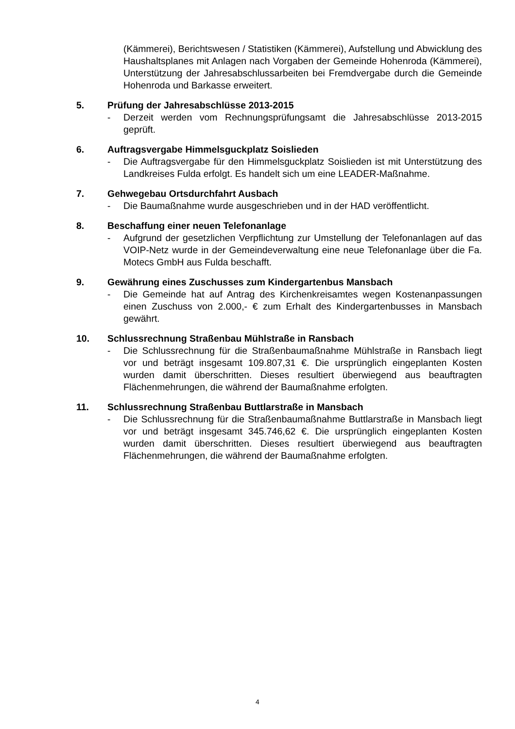(Kämmerei), Berichtswesen / Statistiken (Kämmerei), Aufstellung und Abwicklung des Haushaltsplanes mit Anlagen nach Vorgaben der Gemeinde Hohenroda (Kämmerei), Unterstützung der Jahresabschlussarbeiten bei Fremdvergabe durch die Gemeinde Hohenroda und Barkasse erweitert.
5. Prüfung der Jahresabschlüsse 2013-2015
- Derzeit werden vom Rechnungsprüfungsamt die Jahresabschlüsse 2013-2015 geprüft.
6. Auftragsvergabe Himmelsguckplatz Soislieden
- Die Auftragsvergabe für den Himmelsguckplatz Soislieden ist mit Unterstützung des Landkreises Fulda erfolgt. Es handelt sich um eine LEADER-Maßnahme.
7. Gehwegebau Ortsdurchfahrt Ausbach
- Die Baumaßnahme wurde ausgeschrieben und in der HAD veröffentlicht.
8. Beschaffung einer neuen Telefonanlage
- Aufgrund der gesetzlichen Verpflichtung zur Umstellung der Telefonanlagen auf das VOIP-Netz wurde in der Gemeindeverwaltung eine neue Telefonanlage über die Fa. Motecs GmbH aus Fulda beschafft.
9. Gewährung eines Zuschusses zum Kindergartenbus Mansbach
- Die Gemeinde hat auf Antrag des Kirchenkreisamtes wegen Kostenanpassungen einen Zuschuss von 2.000,- € zum Erhalt des Kindergartenbusses in Mansbach gewährt.
10. Schlussrechnung Straßenbau Mühlstraße in Ransbach
- Die Schlussrechnung für die Straßenbaumaßnahme Mühlstraße in Ransbach liegt vor und beträgt insgesamt 109.807,31 €. Die ursprünglich eingeplanten Kosten wurden damit überschritten. Dieses resultiert überwiegend aus beauftragten Flächenmehrungen, die während der Baumaßnahme erfolgten.
11. Schlussrechnung Straßenbau Buttlarstraße in Mansbach
- Die Schlussrechnung für die Straßenbaumaßnahme Buttlarstraße in Mansbach liegt vor und beträgt insgesamt 345.746,62 €. Die ursprünglich eingeplanten Kosten wurden damit überschritten. Dieses resultiert überwiegend aus beauftragten Flächenmehrungen, die während der Baumaßnahme erfolgten.
4